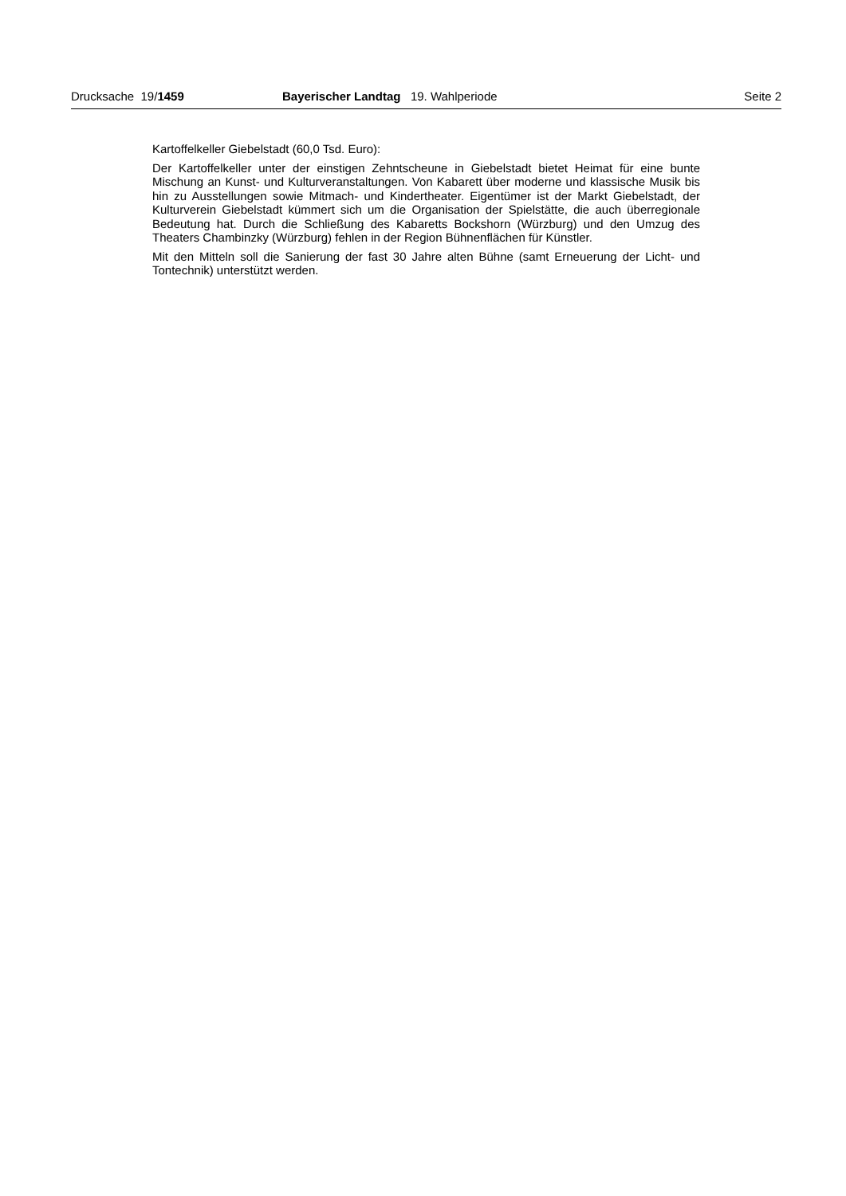Drucksache 19/1459 Bayerischer Landtag 19. Wahlperiode Seite 2
Kartoffelkeller Giebelstadt (60,0 Tsd. Euro):
Der Kartoffelkeller unter der einstigen Zehntscheune in Giebelstadt bietet Heimat für eine bunte Mischung an Kunst- und Kulturveranstaltungen. Von Kabarett über moderne und klassische Musik bis hin zu Ausstellungen sowie Mitmach- und Kindertheater. Eigentümer ist der Markt Giebelstadt, der Kulturverein Giebelstadt kümmert sich um die Organisation der Spielstätte, die auch überregionale Bedeutung hat. Durch die Schließung des Kabaretts Bockshorn (Würzburg) und den Umzug des Theaters Chambinzky (Würzburg) fehlen in der Region Bühnenflächen für Künstler.
Mit den Mitteln soll die Sanierung der fast 30 Jahre alten Bühne (samt Erneuerung der Licht- und Tontechnik) unterstützt werden.